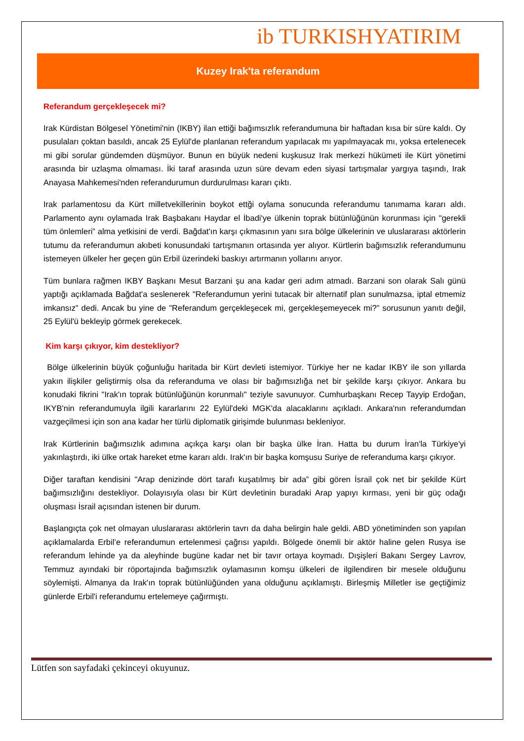ib TURKISHYATIRIM
Kuzey Irak'ta referandum
Referandum gerçekleşecek mi?
Irak Kürdistan Bölgesel Yönetimi'nin (IKBY) ilan ettiği bağımsızlık referandumuna bir haftadan kısa bir süre kaldı. Oy pusulaları çoktan basıldı, ancak 25 Eylül'de planlanan referandum yapılacak mı yapılmayacak mı, yoksa ertelenecek mi gibi sorular gündemden düşmüyor. Bunun en büyük nedeni kuşkusuz Irak merkezi hükümeti ile Kürt yönetimi arasında bir uzlaşma olmaması. İki taraf arasında uzun süre devam eden siyasi tartışmalar yargıya taşındı, Irak Anayasa Mahkemesi'nden referandurumun durdurulması kararı çıktı.
Irak parlamentosu da Kürt milletvekillerinin boykot ettği oylama sonucunda referandumu tanımama kararı aldı. Parlamento aynı oylamada Irak Başbakanı Haydar el İbadi'ye ülkenin toprak bütünlüğünün korunması için "gerekli tüm önlemleri” alma yetkisini de verdi. Bağdat'ın karşı çıkmasının yanı sıra bölge ülkelerinin ve uluslararası aktörlerin tutumu da referandumun akıbeti konusundaki tartışmanın ortasında yer alıyor. Kürtlerin bağımsızlık referandumunu istemeyen ülkeler her geçen gün Erbil üzerindeki baskıyı artırmanın yollarını arıyor.
Tüm bunlara rağmen IKBY Başkanı Mesut Barzani şu ana kadar geri adım atmadı. Barzani son olarak Salı günü yaptığı açıklamada Bağdat'a seslenerek "Referandumun yerini tutacak bir alternatif plan sunulmazsa, iptal etmemiz imkansız” dedi. Ancak bu yine de "Referandum gerçekleşecek mi, gerçekleşemeyecek mi?” sorusunun yanıtı değil, 25 Eylül'ü bekleyip görmek gerekecek.
Kim karşı çıkıyor, kim destekliyor?
Bölge ülkelerinin büyük çoğunluğu haritada bir Kürt devleti istemiyor. Türkiye her ne kadar IKBY ile son yıllarda yakın ilişkiler geliştirmiş olsa da referanduma ve olası bir bağımsızlığa net bir şekilde karşı çıkıyor. Ankara bu konudaki fikrini "Irak'ın toprak bütünlüğünün korunmalı" teziyle savunuyor. Cumhurbaşkanı Recep Tayyip Erdoğan, IKYB'nin referandumuyla ilgili kararlarını 22 Eylül'deki MGK'da alacaklarını açıkladı. Ankara'nın referandumdan vazgeçilmesi için son ana kadar her türlü diplomatik girişimde bulunması bekleniyor.
Irak Kürtlerinin bağımsızlık adımına açıkça karşı olan bir başka ülke İran. Hatta bu durum İran'la Türkiye'yi yakınlaştırdı, iki ülke ortak hareket etme kararı aldı. Irak'ın bir başka komşusu Suriye de referanduma karşı çıkıyor.
Diğer taraftan kendisini "Arap denizinde dört tarafı kuşatılmış bir ada” gibi gören İsrail çok net bir şekilde Kürt bağımsızlığını destekliyor. Dolayısıyla olası bir Kürt devletinin buradaki Arap yapıyı kırması, yeni bir güç odağı oluşması İsrail açısından istenen bir durum.
Başlangıçta çok net olmayan uluslararası aktörlerin tavrı da daha belirgin hale geldi. ABD yönetiminden son yapılan açıklamalarda Erbil’e referandumun ertelenmesi çağrısı yapıldı. Bölgede önemli bir aktör haline gelen Rusya ise referandum lehinde ya da aleyhinde bugüne kadar net bir tavır ortaya koymadı. Dışişleri Bakanı Sergey Lavrov, Temmuz ayındaki bir röportajında bağımsızlık oylamasının komşu ülkeleri de ilgilendiren bir mesele olduğunu söylemişti. Almanya da Irak'ın toprak bütünlüğünden yana olduğunu açıklamıştı. Birleşmiş Milletler ise geçtiğimiz günlerde Erbil'i referandumu ertelemeye çağırmıştı.
Lütfen son sayfadaki çekinceyi okuyunuz.